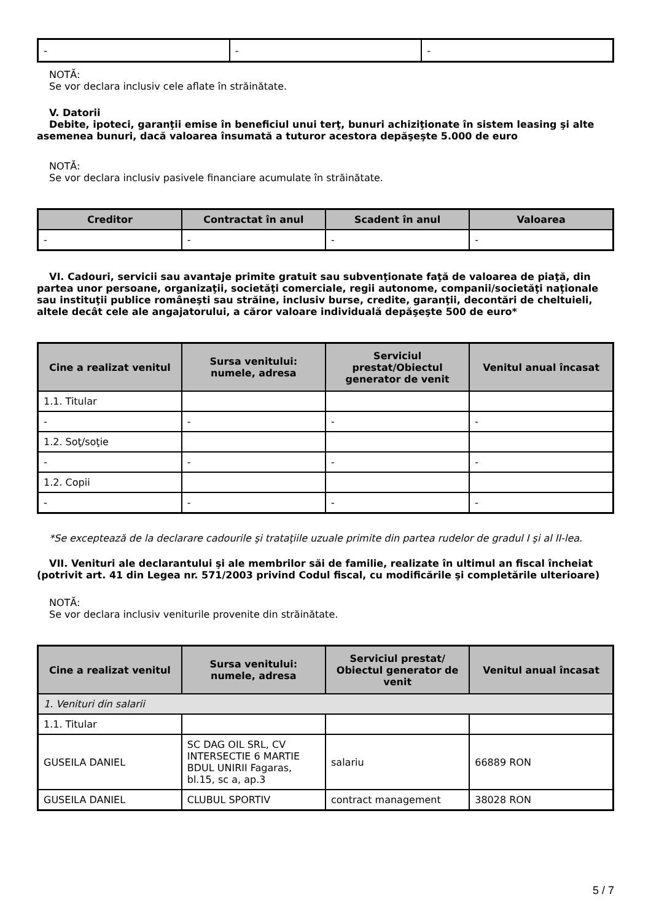| - | - | - |
NOTĂ:
Se vor declara inclusiv cele aflate în străinătate.
V. Datorii
Debite, ipoteci, garanţii emise în beneficiul unui terţ, bunuri achiziţionate în sistem leasing şi alte asemenea bunuri, dacă valoarea însumată a tuturor acestora depăşeşte 5.000 de euro
NOTĂ:
Se vor declara inclusiv pasivele financiare acumulate în străinătate.
| Creditor | Contractat în anul | Scadent în anul | Valoarea |
| --- | --- | --- | --- |
| - | - | - | - |
VI. Cadouri, servicii sau avantaje primite gratuit sau subvenţionate faţă de valoarea de piaţă, din partea unor persoane, organizaţii, societăţi comerciale, regii autonome, companii/societăţi naţionale sau instituţii publice româneşti sau străine, inclusiv burse, credite, garanţii, decontări de cheltuieli, altele decât cele ale angajatorului, a căror valoare individuală depăşeşte 500 de euro*
| Cine a realizat venitul | Sursa venitului: numele, adresa | Serviciul prestat/Obiectul generator de venit | Venitul anual încasat |
| --- | --- | --- | --- |
| 1.1. Titular | | | |
| - | - | - | - |
| 1.2. Soţ/soţie | | | |
| - | - | - | - |
| 1.2. Copii | | | |
| - | - | - | - |
*Se exceptează de la declarare cadourile şi trataţiile uzuale primite din partea rudelor de gradul I şi al II-lea.
VII. Venituri ale declarantului şi ale membrilor săi de familie, realizate în ultimul an fiscal încheiat (potrivit art. 41 din Legea nr. 571/2003 privind Codul fiscal, cu modificările şi completările ulterioare)
NOTĂ:
Se vor declara inclusiv veniturile provenite din străinătate.
| Cine a realizat venitul | Sursa venitului: numele, adresa | Serviciul prestat/ Obiectul generator de venit | Venitul anual încasat |
| --- | --- | --- | --- |
| 1. Venituri din salarii | | | |
| 1.1. Titular | | | |
| GUSEILA DANIEL | SC DAG OIL SRL, CV INTERSECTIE 6 MARTIE BDUL UNIRII Fagaras, bl.15, sc a, ap.3 | salariu | 66889 RON |
| GUSEILA DANIEL | CLUBUL SPORTIV | contract management | 38028 RON |
5 / 7